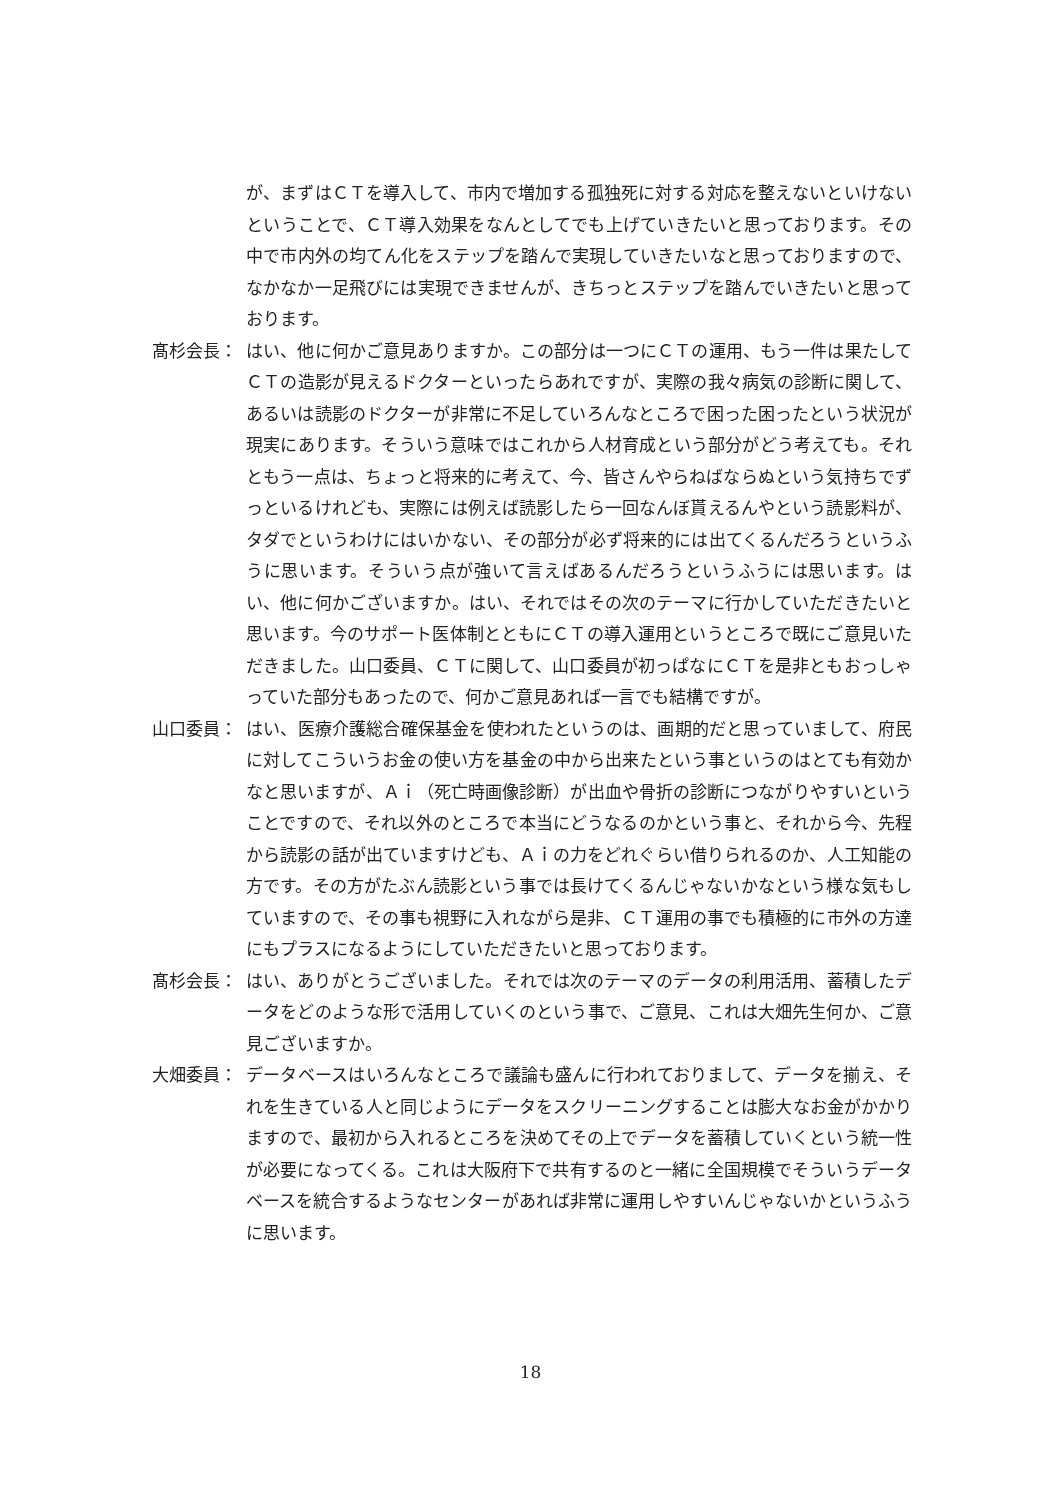が、まずはＣＴを導入して、市内で増加する孤独死に対する対応を整えないといけないということで、ＣＴ導入効果をなんとしてでも上げていきたいと思っております。その中で市内外の均てん化をステップを踏んで実現していきたいなと思っておりますので、なかなか一足飛びには実現できませんが、きちっとステップを踏んでいきたいと思っております。
髙杉会長： はい、他に何かご意見ありますか。この部分は一つにＣＴの運用、もう一件は果たしてＣＴの造影が見えるドクターといったらあれですが、実際の我々病気の診断に関して、あるいは読影のドクターが非常に不足していろんなところで困った困ったという状況が現実にあります。そういう意味ではこれから人材育成という部分がどう考えても。それともう一点は、ちょっと将来的に考えて、今、皆さんやらねばならぬという気持ちでずっといるけれども、実際には例えば読影したら一回なんぼ貰えるんやという読影料が、タダでというわけにはいかない、その部分が必ず将来的には出てくるんだろうというふうに思います。そういう点が強いて言えばあるんだろうというふうには思います。はい、他に何かございますか。はい、それではその次のテーマに行かしていただきたいと思います。今のサポート医体制とともにＣＴの導入運用というところで既にご意見いただきました。山口委員、ＣＴに関して、山口委員が初っぱなにＣＴを是非ともおっしゃっていた部分もあったので、何かご意見あれば一言でも結構ですが。
山口委員： はい、医療介護総合確保基金を使われたというのは、画期的だと思っていまして、府民に対してこういうお金の使い方を基金の中から出来たという事というのはとても有効かなと思いますが、Ａｉ（死亡時画像診断）が出血や骨折の診断につながりやすいということですので、それ以外のところで本当にどうなるのかという事と、それから今、先程から読影の話が出ていますけども、Ａｉの力をどれぐらい借りられるのか、人工知能の方です。その方がたぶん読影という事では長けてくるんじゃないかなという様な気もしていますので、その事も視野に入れながら是非、ＣＴ運用の事でも積極的に市外の方達にもプラスになるようにしていただきたいと思っております。
髙杉会長： はい、ありがとうございました。それでは次のテーマのデータの利用活用、蓄積したデータをどのような形で活用していくのという事で、ご意見、これは大畑先生何か、ご意見ございますか。
大畑委員： データベースはいろんなところで議論も盛んに行われておりまして、データを揃え、それを生きている人と同じようにデータをスクリーニングすることは膨大なお金がかかりますので、最初から入れるところを決めてその上でデータを蓄積していくという統一性が必要になってくる。これは大阪府下で共有するのと一緒に全国規模でそういうデータベースを統合するようなセンターがあれば非常に運用しやすいんじゃないかというふうに思います。
18